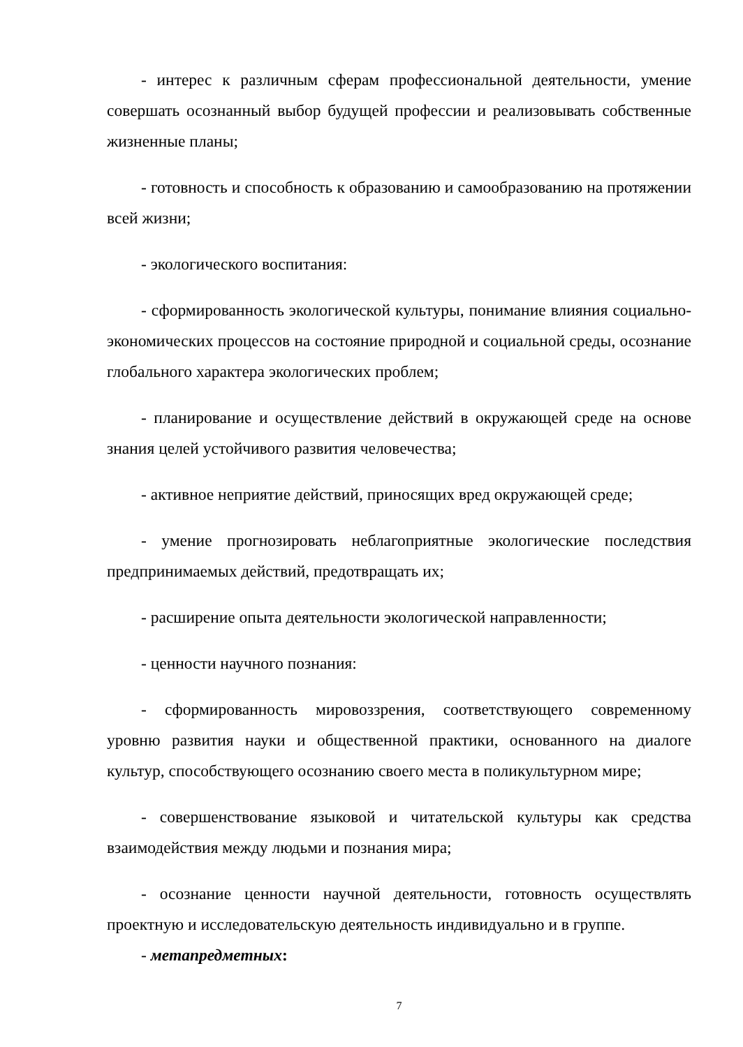- интерес к различным сферам профессиональной деятельности, умение совершать осознанный выбор будущей профессии и реализовывать собственные жизненные планы;
- готовность и способность к образованию и самообразованию на протяжении всей жизни;
- экологического воспитания:
- сформированность экологической культуры, понимание влияния социально-экономических процессов на состояние природной и социальной среды, осознание глобального характера экологических проблем;
- планирование и осуществление действий в окружающей среде на основе знания целей устойчивого развития человечества;
- активное неприятие действий, приносящих вред окружающей среде;
- умение прогнозировать неблагоприятные экологические последствия предпринимаемых действий, предотвращать их;
- расширение опыта деятельности экологической направленности;
- ценности научного познания:
- сформированность мировоззрения, соответствующего современному уровню развития науки и общественной практики, основанного на диалоге культур, способствующего осознанию своего места в поликультурном мире;
- совершенствование языковой и читательской культуры как средства взаимодействия между людьми и познания мира;
- осознание ценности научной деятельности, готовность осуществлять проектную и исследовательскую деятельность индивидуально и в группе.
- метапредметных:
7